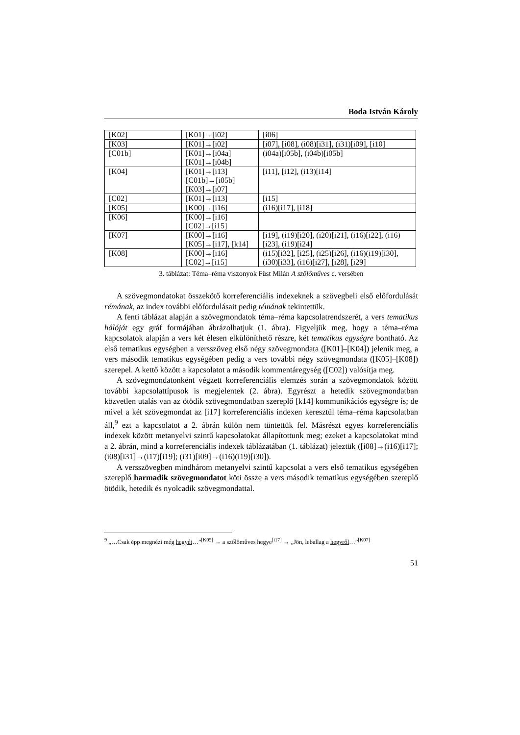Boda István Károly
| [K02] | [K01]→[i02] | [i06] |
| [K03] | [K01]→[i02] | [i07], [i08], (i08)[i31], (i31)[i09], [i10] |
| [C01b] | [K01]→[i04a] [K01]→[i04b] | (i04a)[i05b], (i04b)[i05b] |
| [K04] | [K01]→[i13] [C01b]→[i05b] [K03]→[i07] | [i11], [i12], (i13)[i14] |
| [C02] | [K01]→[i13] | [i15] |
| [K05] | [K00]→[i16] | (i16)[i17], [i18] |
| [K06] | [K00]→[i16] [C02]→[i15] | |
| [K07] | [K00]→[i16] [K05]→[i17], [k14] | [i19], (i19)[i20], (i20)[i21], (i16)[i22], (i16)[i23], (i19)[i24] |
| [K08] | [K00]→[i16] [C02]→[i15] | (i15)[i32], [i25], (i25)[i26], (i16)(i19)[i30], (i30)[i33], (i16)[i27], [i28], [i29] |
3. táblázat: Téma–réma viszonyok Füst Milán A szőlőműves c. versében
A szövegmondatokat összekötő korreferenciális indexeknek a szövegbeli első előfordulását rémának, az index további előfordulásait pedig témának tekintettük.
A fenti táblázat alapján a szövegmondatok téma–réma kapcsolatrendszerét, a vers tematikus hálóját egy gráf formájában ábrázolhatjuk (1. ábra). Figyeljük meg, hogy a téma–réma kapcsolatok alapján a vers két élesen elkülöníthető részre, két tematikus egységre bontható. Az első tematikus egységben a versszöveg első négy szövegmondata ([K01]–[K04]) jelenik meg, a vers második tematikus egységében pedig a vers további négy szövegmondata ([K05]–[K08]) szerepel. A kettő között a kapcsolatot a második kommentáregység ([C02]) valósítja meg.
A szövegmondatonként végzett korreferenciális elemzés során a szövegmondatok között további kapcsolattípusok is megjelentek (2. ábra). Egyrészt a hetedik szövegmondatban közvetlen utalás van az ötödik szövegmondatban szereplő [k14] kommunikációs egységre is; de mivel a két szövegmondat az [i17] korreferenciális indexen keresztül téma–réma kapcsolatban áll,<sup>9</sup> ezt a kapcsolatot a 2. ábrán külön nem tüntettük fel. Másrészt egyes korreferenciális indexek között metanyelvi szintű kapcsolatokat állapítottunk meg; ezeket a kapcsolatokat mind a 2. ábrán, mind a korreferenciális indexek táblázatában (1. táblázat) jeleztük ([i08]→(i16)[i17]; (i08)[i31]→(i17)[i19]; (i31)[i09]→(i16)(i19)[i30]).
A versszövegben mindhárom metanyelvi szintű kapcsolat a vers első tematikus egységében szereplő harmadik szövegmondatot köti össze a vers második tematikus egységében szereplő ötödik, hetedik és nyolcadik szövegmondattal.
<sup>9</sup> „…Csak épp megnézi még hegyét…”<sup>[K05]</sup> → a szőlőműves hegye<sup>[i17]</sup> → „Jön, leballag a hegyről…”<sup>[K07]</sup>
51